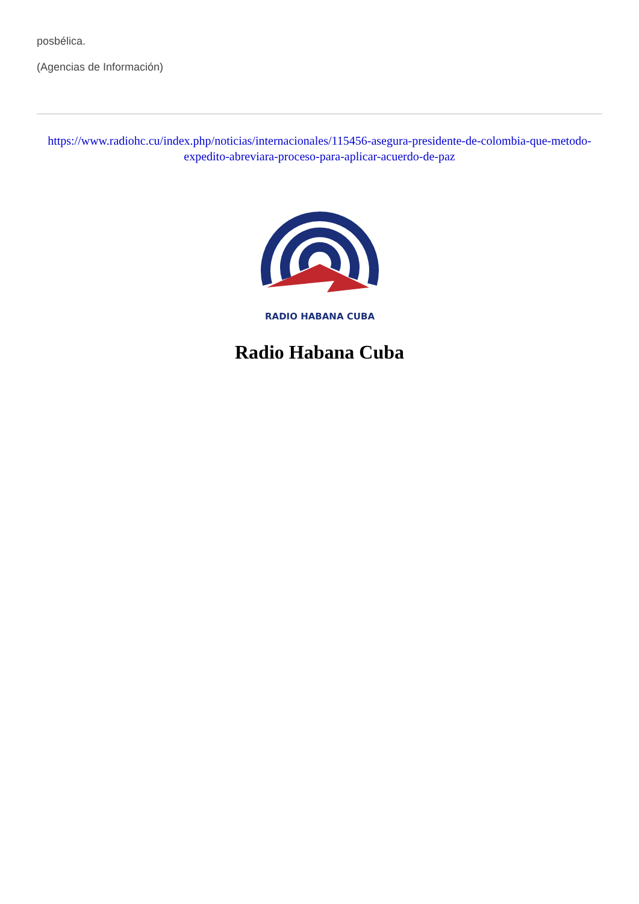posbélica.
(Agencias de Información)
https://www.radiohc.cu/index.php/noticias/internacionales/115456-asegura-presidente-de-colombia-que-metodo-expedito-abreviara-proceso-para-aplicar-acuerdo-de-paz
RADIO HABANA CUBA
Radio Habana Cuba